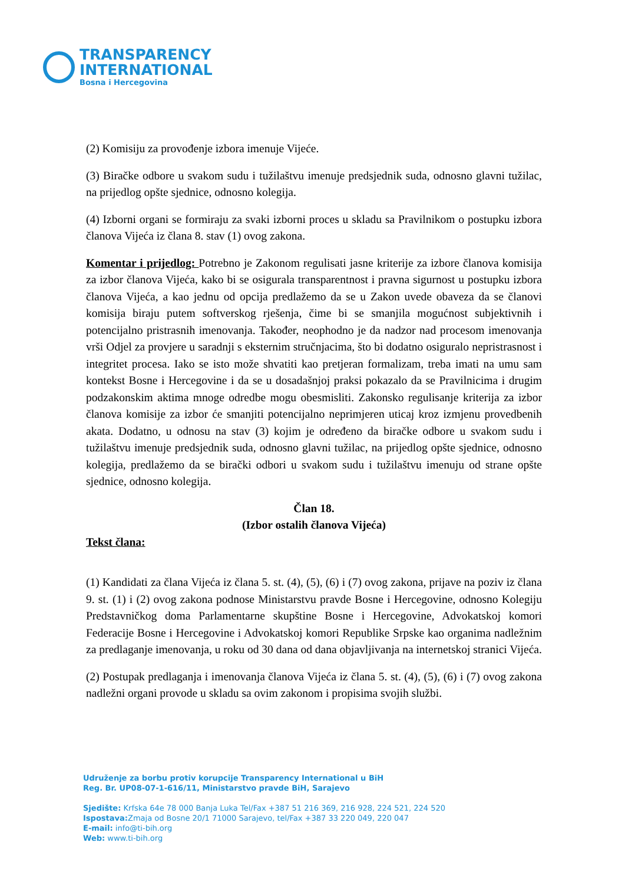TRANSPARENCY
INTERNATIONAL
Bosna i Hercegovina
(2) Komisiju za provođenje izbora imenuje Vijeće.
(3) Biračke odbore u svakom sudu i tužilaštvu imenuje predsjednik suda, odnosno glavni tužilac, na prijedlog opšte sjednice, odnosno kolegija.
(4) Izborni organi se formiraju za svaki izborni proces u skladu sa Pravilnikom o postupku izbora članova Vijeća iz člana 8. stav (1) ovog zakona.
Komentar i prijedlog: Potrebno je Zakonom regulisati jasne kriterije za izbore članova komisija za izbor članova Vijeća, kako bi se osigurala transparentnost i pravna sigurnost u postupku izbora članova Vijeća, a kao jednu od opcija predlažemo da se u Zakon uvede obaveza da se članovi komisija biraju putem softverskog rješenja, čime bi se smanjila mogućnost subjektivnih i potencijalno pristrasnih imenovanja. Također, neophodno je da nadzor nad procesom imenovanja vrši Odjel za provjere u saradnji s eksternim stručnjacima, što bi dodatno osiguralo nepristrasnost i integritet procesa. Iako se isto može shvatiti kao pretjeran formalizam, treba imati na umu sam kontekst Bosne i Hercegovine i da se u dosadašnjoj praksi pokazalo da se Pravilnicima i drugim podzakonskim aktima mnoge odredbe mogu obesmisliti. Zakonsko regulisanje kriterija za izbor članova komisije za izbor će smanjiti potencijalno neprimjeren uticaj kroz izmjenu provedbenih akata. Dodatno, u odnosu na stav (3) kojim je određeno da biračke odbore u svakom sudu i tužilaštvu imenuje predsjednik suda, odnosno glavni tužilac, na prijedlog opšte sjednice, odnosno kolegija, predlažemo da se birački odbori u svakom sudu i tužilaštvu imenuju od strane opšte sjednice, odnosno kolegija.
Član 18.
(Izbor ostalih članova Vijeća)
Tekst člana:
(1) Kandidati za člana Vijeća iz člana 5. st. (4), (5), (6) i (7) ovog zakona, prijave na poziv iz člana 9. st. (1) i (2) ovog zakona podnose Ministarstvu pravde Bosne i Hercegovine, odnosno Kolegiju Predstavničkog doma Parlamentarne skupštine Bosne i Hercegovine, Advokatskoj komori Federacije Bosne i Hercegovine i Advokatskoj komori Republike Srpske kao organima nadležnim za predlaganje imenovanja, u roku od 30 dana od dana objavljivanja na internetskoj stranici Vijeća.
(2) Postupak predlaganja i imenovanja članova Vijeća iz člana 5. st. (4), (5), (6) i (7) ovog zakona nadležni organi provode u skladu sa ovim zakonom i propisima svojih službi.
Udruženje za borbu protiv korupcije Transparency International u BiH
Reg. Br. UP08-07-1-616/11, Ministarstvo pravde BiH, Sarajevo
Sjedište: Krfska 64e 78 000 Banja Luka Tel/Fax +387 51 216 369, 216 928, 224 521, 224 520
Ispostava: Zmaja od Bosne 20/1 71000 Sarajevo, tel/Fax +387 33 220 049, 220 047
E-mail: info@ti-bih.org
Web: www.ti-bih.org